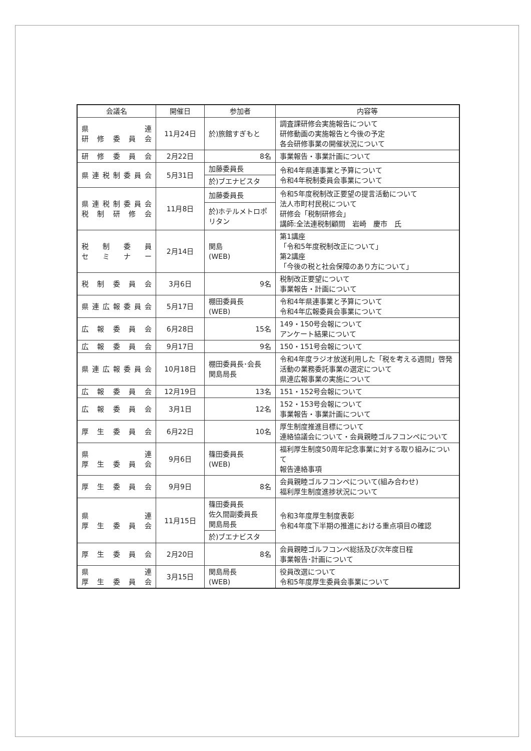| 会議名 | 開催日 | 参加者 | 内容等 |
| --- | --- | --- | --- |
| 県 連 研 修 委 員 会 | 11月24日 | 於)旅館すぎもと | 調査課研修会実施報告について 研修動画の実施報告と今後の予定 各会研修事業の開催状況について |
| 研 修 委 員 会 | 2月22日 | 8名 | 事業報告・事業計画について |
| 県連税制委員会 | 5月31日 | 加藤委員長 | 令和4年県連事業と予算について 令和4年税制委員会事業について |
| | | 於)ブエナビスタ | |
| 県連税制委員会 税 制 研 修 会 | 11月8日 | 加藤委員長 | 令和5年度税制改正要望の提言活動について 法人市町村民税について 研修会「税制研修会」 講師:全法連税制顧問 岩崎 慶市 氏 |
| | | 於)ホテルメトロポリタン | |
| 税 制 委 員 セ ミ ナ ー | 2月14日 | 関島 (WEB) | 第1講座 「令和5年度税制改正について」 第2講座 「今後の税と社会保障のあり方について」 |
| 税 制 委 員 会 | 3月6日 | 9名 | 税制改正要望について 事業報告・計画について |
| 県連広報委員会 | 5月17日 | 棚田委員長 (WEB) | 令和4年県連事業と予算について 令和4年広報委員会事業について |
| 広 報 委 員 会 | 6月28日 | 15名 | 149・150号会報について アンケート結果について |
| 広 報 委 員 会 | 9月17日 | 9名 | 150・151号会報について |
| 県連広報委員会 | 10月18日 | 棚田委員長･会長 関島局長 | 令和4年度ラジオ放送利用した「税を考える週間」啓発活動の業務委託事業の選定について 県連広報事業の実施について |
| 広 報 委 員 会 | 12月19日 | 13名 | 151・152号会報について |
| 広 報 委 員 会 | 3月1日 | 12名 | 152・153号会報について 事業報告・事業計画について |
| 厚 生 委 員 会 | 6月22日 | 10名 | 厚生制度推進目標について 連絡協議会について・会員親睦ゴルフコンペについて |
| 県 連 厚 生 委 員 会 | 9月6日 | 篠田委員長 (WEB) | 福利厚生制度50周年記念事業に対する取り組みについて 報告連絡事項 |
| 厚 生 委 員 会 | 9月9日 | 8名 | 会員親睦ゴルフコンペについて(組み合わせ) 福利厚生制度進捗状況について |
| 県 連 厚 生 委 員 会 | 11月15日 | 篠田委員長 佐久間副委員長 関島局長 | 令和3年度厚生制度表彰 令和4年度下半期の推進における重点項目の確認 |
| | | 於)ブエナビスタ | |
| 厚 生 委 員 会 | 2月20日 | 8名 | 会員親睦ゴルフコンペ総括及び次年度日程 事業報告･計画について |
| 県 連 厚 生 委 員 会 | 3月15日 | 関島局長 (WEB) | 役員改選について 令和5年度厚生委員会事業について |